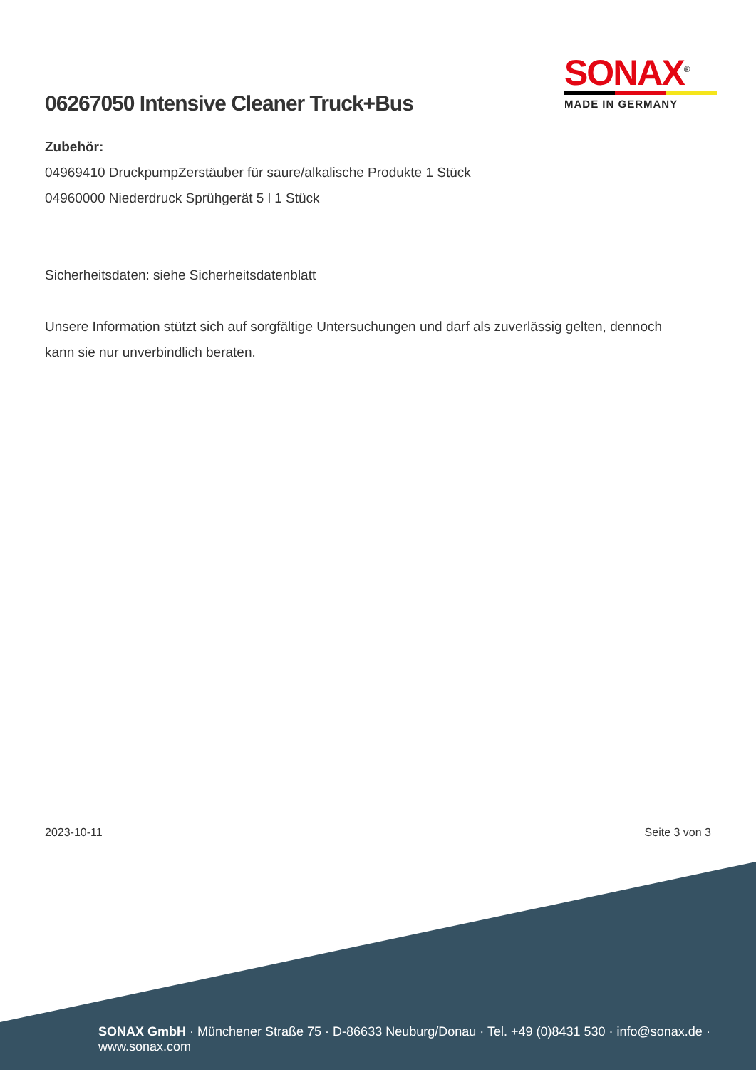SONAX<sup>®</sup>
MADE IN GERMANY
06267050 Intensive Cleaner Truck+Bus
Zubehör:
04969410 DruckpumpZerstäuber für saure/alkalische Produkte 1 Stück
04960000 Niederdruck Sprühgerät 5 l 1 Stück
Sicherheitsdaten: siehe Sicherheitsdatenblatt
Unsere Information stützt sich auf sorgfältige Untersuchungen und darf als zuverlässig gelten, dennoch kann sie nur unverbindlich beraten.
2023-10-11 Seite 3 von 3
SONAX GmbH · Münchener Straße 75 · D-86633 Neuburg/Donau · Tel. +49 (0)8431 530 · info@sonax.de · www.sonax.com